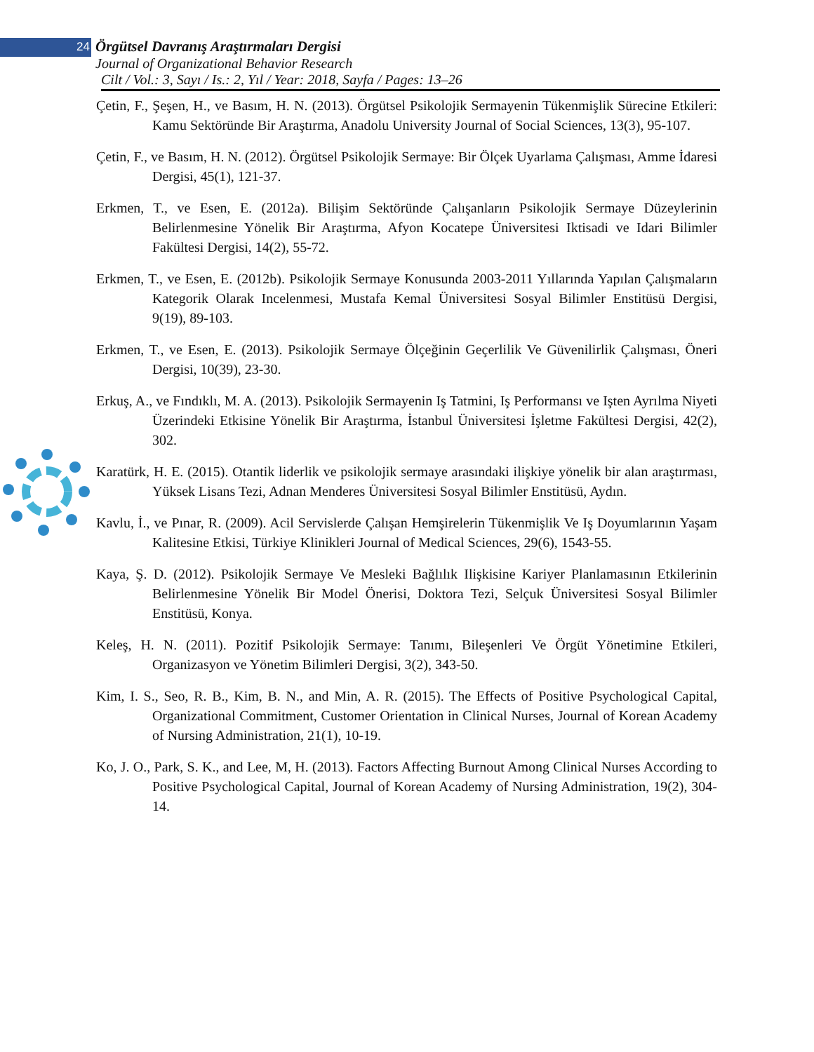24 Örgütsel Davranış Araştırmaları Dergisi
Journal of Organizational Behavior Research
Cilt / Vol.: 3, Sayı / Is.: 2, Yıl / Year: 2018, Sayfa / Pages: 13–26
Çetin, F., Şeşen, H., ve Basım, H. N. (2013). Örgütsel Psikolojik Sermayenin Tükenmişlik Sürecine Etkileri: Kamu Sektöründe Bir Araştırma, Anadolu University Journal of Social Sciences, 13(3), 95-107.
Çetin, F., ve Basım, H. N. (2012). Örgütsel Psikolojik Sermaye: Bir Ölçek Uyarlama Çalışması, Amme İdaresi Dergisi, 45(1), 121-37.
Erkmen, T., ve Esen, E. (2012a). Bilişim Sektöründe Çalışanların Psikolojik Sermaye Düzeylerinin Belirlenmesine Yönelik Bir Araştırma, Afyon Kocatepe Üniversitesi Iktisadi ve Idari Bilimler Fakültesi Dergisi, 14(2), 55-72.
Erkmen, T., ve Esen, E. (2012b). Psikolojik Sermaye Konusunda 2003-2011 Yıllarında Yapılan Çalışmaların Kategorik Olarak Incelenmesi, Mustafa Kemal Üniversitesi Sosyal Bilimler Enstitüsü Dergisi, 9(19), 89-103.
Erkmen, T., ve Esen, E. (2013). Psikolojik Sermaye Ölçeğinin Geçerlilik Ve Güvenilirlik Çalışması, Öneri Dergisi, 10(39), 23-30.
Erkuş, A., ve Fındıklı, M. A. (2013). Psikolojik Sermayenin Iş Tatmini, Iş Performansı ve Işten Ayrılma Niyeti Üzerindeki Etkisine Yönelik Bir Araştırma, İstanbul Üniversitesi İşletme Fakültesi Dergisi, 42(2), 302.
Karatürk, H. E. (2015). Otantik liderlik ve psikolojik sermaye arasındaki ilişkiye yönelik bir alan araştırması, Yüksek Lisans Tezi, Adnan Menderes Üniversitesi Sosyal Bilimler Enstitüsü, Aydın.
Kavlu, İ., ve Pınar, R. (2009). Acil Servislerde Çalışan Hemşirelerin Tükenmişlik Ve Iş Doyumlarının Yaşam Kalitesine Etkisi, Türkiye Klinikleri Journal of Medical Sciences, 29(6), 1543-55.
Kaya, Ş. D. (2012). Psikolojik Sermaye Ve Mesleki Bağlılık Ilişkisine Kariyer Planlamasının Etkilerinin Belirlenmesine Yönelik Bir Model Önerisi, Doktora Tezi, Selçuk Üniversitesi Sosyal Bilimler Enstitüsü, Konya.
Keleş, H. N. (2011). Pozitif Psikolojik Sermaye: Tanımı, Bileşenleri Ve Örgüt Yönetimine Etkileri, Organizasyon ve Yönetim Bilimleri Dergisi, 3(2), 343-50.
Kim, I. S., Seo, R. B., Kim, B. N., and Min, A. R. (2015). The Effects of Positive Psychological Capital, Organizational Commitment, Customer Orientation in Clinical Nurses, Journal of Korean Academy of Nursing Administration, 21(1), 10-19.
Ko, J. O., Park, S. K., and Lee, M, H. (2013). Factors Affecting Burnout Among Clinical Nurses According to Positive Psychological Capital, Journal of Korean Academy of Nursing Administration, 19(2), 304-14.